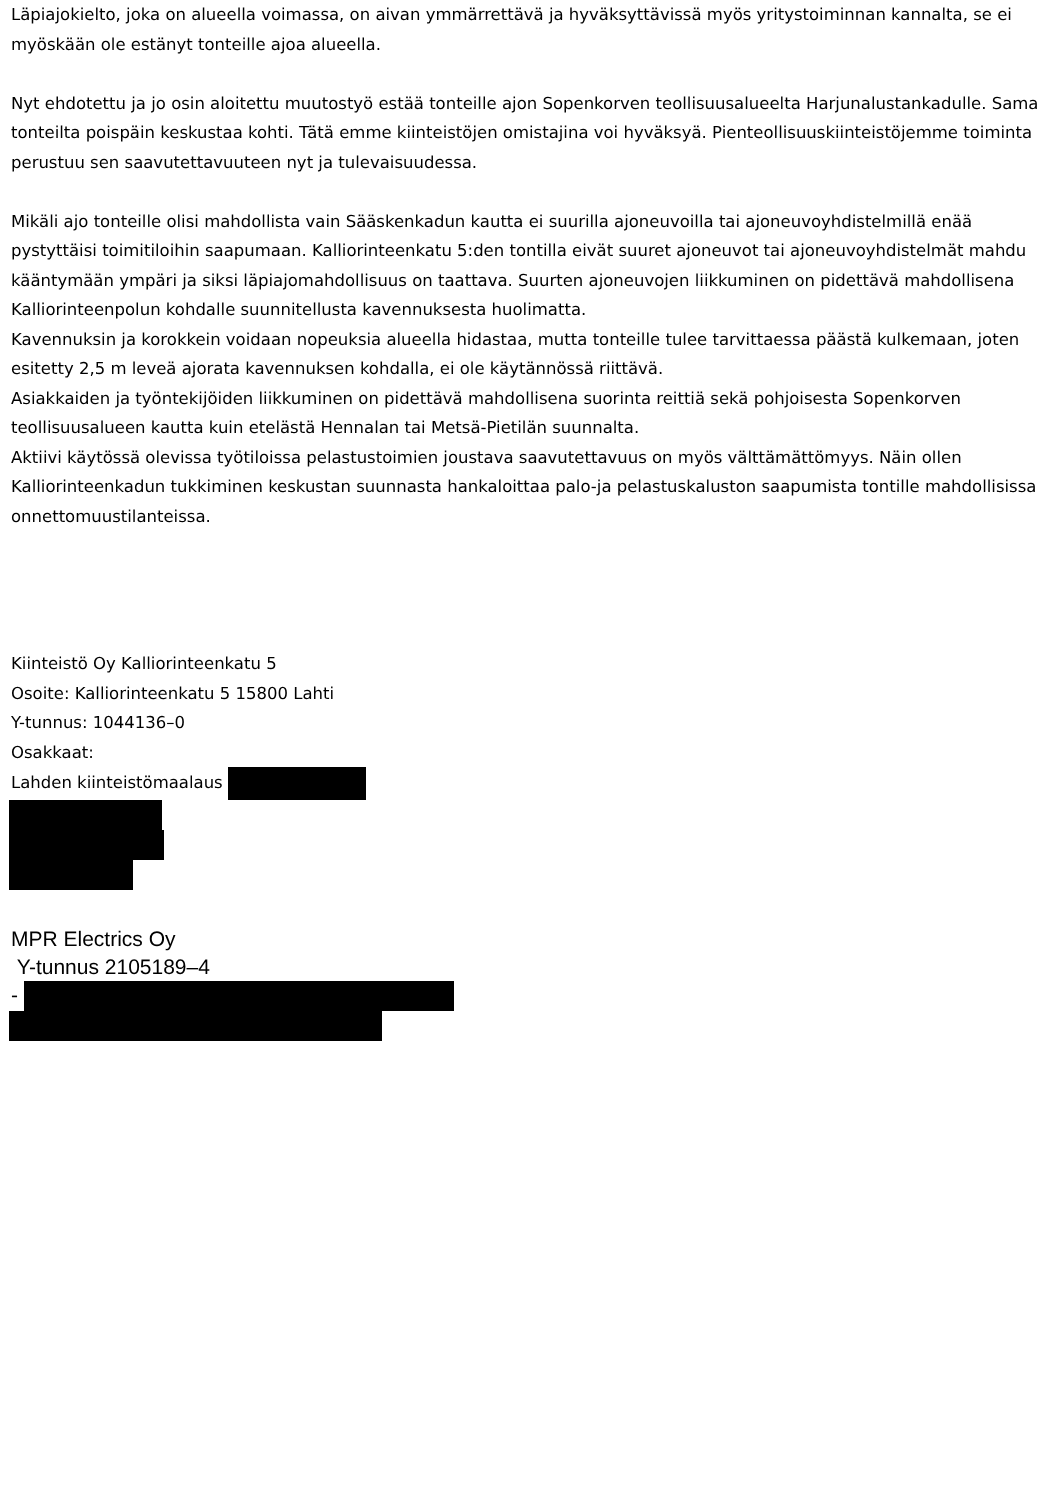Läpiajokielto, joka on alueella voimassa, on aivan ymmärrettävä ja hyväksyttävissä myös yritystoiminnan kannalta, se ei myöskään ole estänyt tonteille ajoa alueella.
Nyt ehdotettu ja jo osin aloitettu muutostyö estää tonteille ajon Sopenkorven teollisuusalueelta Harjunalustankadulle. Sama tonteilta poispäin keskustaa kohti. Tätä emme kiinteistöjen omistajina voi hyväksyä. Pienteollisuuskiinteistöjemme toiminta perustuu sen saavutettavuuteen nyt ja tulevaisuudessa.
Mikäli ajo tonteille olisi mahdollista vain Sääskenkadun kautta ei suurilla ajoneuvoilla tai ajoneuvoyhdistelmillä enää pystyttäisi toimitiloihin saapumaan. Kalliorinteenkatu 5:den tontilla eivät suuret ajoneuvot tai ajoneuvoyhdistelmät mahdu kääntymään ympäri ja siksi läpiajomahdollisuus on taattava. Suurten ajoneuvojen liikkuminen on pidettävä mahdollisena Kalliorinteenpolun kohdalle suunnitellusta kavennuksesta huolimatta.
Kavennuksin ja korokkein voidaan nopeuksia alueella hidastaa, mutta tonteille tulee tarvittaessa päästä kulkemaan, joten esitetty 2,5 m leveä ajorata kavennuksen kohdalla, ei ole käytännössä riittävä.
Asiakkaiden ja työntekijöiden liikkuminen on pidettävä mahdollisena suorinta reittiä sekä pohjoisesta Sopenkorven teollisuusalueen kautta kuin etelästä Hennalan tai Metsä-Pietilän suunnalta.
Aktiivi käytössä olevissa työtiloissa pelastustoimien joustava saavutettavuus on myös välttämättömyys. Näin ollen Kalliorinteenkadun tukkiminen keskustan suunnasta hankaloittaa palo-ja pelastuskaluston saapumista tontille mahdollisissa onnettomuustilanteissa.
Kiinteistö Oy Kalliorinteenkatu 5
Osoite: Kalliorinteenkatu 5 15800 Lahti
Y-tunnus: 1044136–0
Osakkaat:
Lahden kiinteistömaalaus
MPR Electrics Oy
Y-tunnus 2105189–4
-